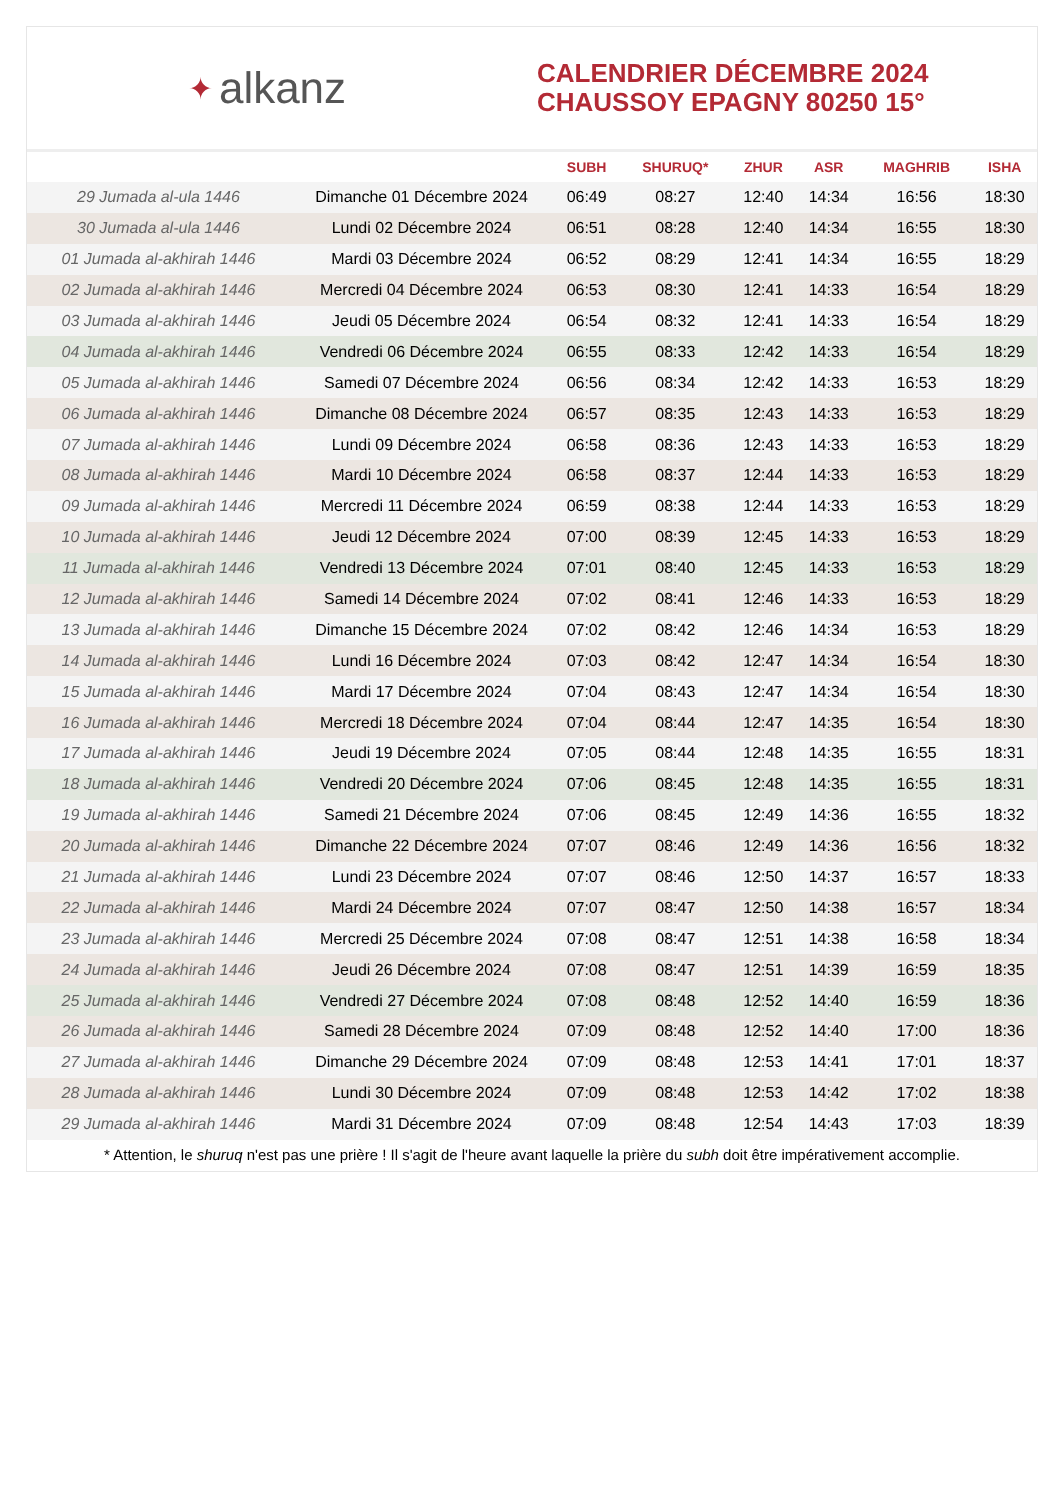✦ alkanz
CALENDRIER DÉCEMBRE 2024
CHAUSSOY EPAGNY 80250 15°
| | | SUBH | SHURUQ* | ZHUR | ASR | MAGHRIB | ISHA |
| --- | --- | --- | --- | --- | --- | --- | --- |
| 29 Jumada al-ula 1446 | Dimanche 01 Décembre 2024 | 06:49 | 08:27 | 12:40 | 14:34 | 16:56 | 18:30 |
| 30 Jumada al-ula 1446 | Lundi 02 Décembre 2024 | 06:51 | 08:28 | 12:40 | 14:34 | 16:55 | 18:30 |
| 01 Jumada al-akhirah 1446 | Mardi 03 Décembre 2024 | 06:52 | 08:29 | 12:41 | 14:34 | 16:55 | 18:29 |
| 02 Jumada al-akhirah 1446 | Mercredi 04 Décembre 2024 | 06:53 | 08:30 | 12:41 | 14:33 | 16:54 | 18:29 |
| 03 Jumada al-akhirah 1446 | Jeudi 05 Décembre 2024 | 06:54 | 08:32 | 12:41 | 14:33 | 16:54 | 18:29 |
| 04 Jumada al-akhirah 1446 | Vendredi 06 Décembre 2024 | 06:55 | 08:33 | 12:42 | 14:33 | 16:54 | 18:29 |
| 05 Jumada al-akhirah 1446 | Samedi 07 Décembre 2024 | 06:56 | 08:34 | 12:42 | 14:33 | 16:53 | 18:29 |
| 06 Jumada al-akhirah 1446 | Dimanche 08 Décembre 2024 | 06:57 | 08:35 | 12:43 | 14:33 | 16:53 | 18:29 |
| 07 Jumada al-akhirah 1446 | Lundi 09 Décembre 2024 | 06:58 | 08:36 | 12:43 | 14:33 | 16:53 | 18:29 |
| 08 Jumada al-akhirah 1446 | Mardi 10 Décembre 2024 | 06:58 | 08:37 | 12:44 | 14:33 | 16:53 | 18:29 |
| 09 Jumada al-akhirah 1446 | Mercredi 11 Décembre 2024 | 06:59 | 08:38 | 12:44 | 14:33 | 16:53 | 18:29 |
| 10 Jumada al-akhirah 1446 | Jeudi 12 Décembre 2024 | 07:00 | 08:39 | 12:45 | 14:33 | 16:53 | 18:29 |
| 11 Jumada al-akhirah 1446 | Vendredi 13 Décembre 2024 | 07:01 | 08:40 | 12:45 | 14:33 | 16:53 | 18:29 |
| 12 Jumada al-akhirah 1446 | Samedi 14 Décembre 2024 | 07:02 | 08:41 | 12:46 | 14:33 | 16:53 | 18:29 |
| 13 Jumada al-akhirah 1446 | Dimanche 15 Décembre 2024 | 07:02 | 08:42 | 12:46 | 14:34 | 16:53 | 18:29 |
| 14 Jumada al-akhirah 1446 | Lundi 16 Décembre 2024 | 07:03 | 08:42 | 12:47 | 14:34 | 16:54 | 18:30 |
| 15 Jumada al-akhirah 1446 | Mardi 17 Décembre 2024 | 07:04 | 08:43 | 12:47 | 14:34 | 16:54 | 18:30 |
| 16 Jumada al-akhirah 1446 | Mercredi 18 Décembre 2024 | 07:04 | 08:44 | 12:47 | 14:35 | 16:54 | 18:30 |
| 17 Jumada al-akhirah 1446 | Jeudi 19 Décembre 2024 | 07:05 | 08:44 | 12:48 | 14:35 | 16:55 | 18:31 |
| 18 Jumada al-akhirah 1446 | Vendredi 20 Décembre 2024 | 07:06 | 08:45 | 12:48 | 14:35 | 16:55 | 18:31 |
| 19 Jumada al-akhirah 1446 | Samedi 21 Décembre 2024 | 07:06 | 08:45 | 12:49 | 14:36 | 16:55 | 18:32 |
| 20 Jumada al-akhirah 1446 | Dimanche 22 Décembre 2024 | 07:07 | 08:46 | 12:49 | 14:36 | 16:56 | 18:32 |
| 21 Jumada al-akhirah 1446 | Lundi 23 Décembre 2024 | 07:07 | 08:46 | 12:50 | 14:37 | 16:57 | 18:33 |
| 22 Jumada al-akhirah 1446 | Mardi 24 Décembre 2024 | 07:07 | 08:47 | 12:50 | 14:38 | 16:57 | 18:34 |
| 23 Jumada al-akhirah 1446 | Mercredi 25 Décembre 2024 | 07:08 | 08:47 | 12:51 | 14:38 | 16:58 | 18:34 |
| 24 Jumada al-akhirah 1446 | Jeudi 26 Décembre 2024 | 07:08 | 08:47 | 12:51 | 14:39 | 16:59 | 18:35 |
| 25 Jumada al-akhirah 1446 | Vendredi 27 Décembre 2024 | 07:08 | 08:48 | 12:52 | 14:40 | 16:59 | 18:36 |
| 26 Jumada al-akhirah 1446 | Samedi 28 Décembre 2024 | 07:09 | 08:48 | 12:52 | 14:40 | 17:00 | 18:36 |
| 27 Jumada al-akhirah 1446 | Dimanche 29 Décembre 2024 | 07:09 | 08:48 | 12:53 | 14:41 | 17:01 | 18:37 |
| 28 Jumada al-akhirah 1446 | Lundi 30 Décembre 2024 | 07:09 | 08:48 | 12:53 | 14:42 | 17:02 | 18:38 |
| 29 Jumada al-akhirah 1446 | Mardi 31 Décembre 2024 | 07:09 | 08:48 | 12:54 | 14:43 | 17:03 | 18:39 |
* Attention, le shuruq n'est pas une prière ! Il s'agit de l'heure avant laquelle la prière du subh doit être impérativement accomplie.